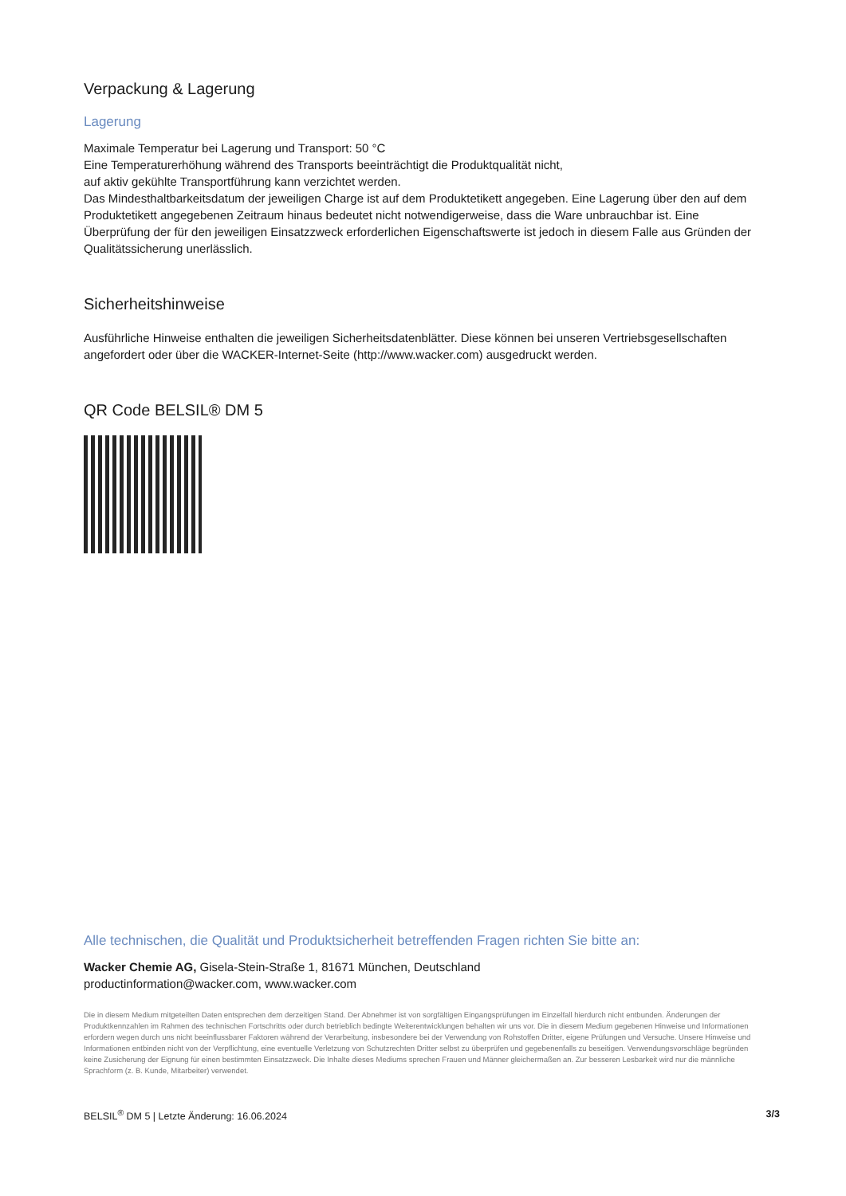Verpackung & Lagerung
Lagerung
Maximale Temperatur bei Lagerung und Transport: 50 °C
Eine Temperaturerhöhung während des Transports beeinträchtigt die Produktqualität nicht,
auf aktiv gekühlte Transportführung kann verzichtet werden.
Das Mindesthaltbarkeitsdatum der jeweiligen Charge ist auf dem Produktetikett angegeben. Eine Lagerung über den auf dem Produktetikett angegebenen Zeitraum hinaus bedeutet nicht notwendigerweise, dass die Ware unbrauchbar ist. Eine Überprüfung der für den jeweiligen Einsatzzweck erforderlichen Eigenschaftswerte ist jedoch in diesem Falle aus Gründen der Qualitätssicherung unerlässlich.
Sicherheitshinweise
Ausführliche Hinweise enthalten die jeweiligen Sicherheitsdatenblätter. Diese können bei unseren Vertriebsgesellschaften angefordert oder über die WACKER-Internet-Seite (http://www.wacker.com) ausgedruckt werden.
QR Code BELSIL® DM 5
Alle technischen, die Qualität und Produktsicherheit betreffenden Fragen richten Sie bitte an:
Wacker Chemie AG, Gisela-Stein-Straße 1, 81671 München, Deutschland
productinformation@wacker.com, www.wacker.com
Die in diesem Medium mitgeteilten Daten entsprechen dem derzeitigen Stand. Der Abnehmer ist von sorgfältigen Eingangsprüfungen im Einzelfall hierdurch nicht entbunden. Änderungen der Produktkennzahlen im Rahmen des technischen Fortschritts oder durch betrieblich bedingte Weiterentwicklungen behalten wir uns vor. Die in diesem Medium gegebenen Hinweise und Informationen erfordern wegen durch uns nicht beeinflussbarer Faktoren während der Verarbeitung, insbesondere bei der Verwendung von Rohstoffen Dritter, eigene Prüfungen und Versuche. Unsere Hinweise und Informationen entbinden nicht von der Verpflichtung, eine eventuelle Verletzung von Schutzrechten Dritter selbst zu überprüfen und gegebenenfalls zu beseitigen. Verwendungsvorschläge begründen keine Zusicherung der Eignung für einen bestimmten Einsatzzweck. Die Inhalte dieses Mediums sprechen Frauen und Männer gleichermaßen an. Zur besseren Lesbarkeit wird nur die männliche Sprachform (z. B. Kunde, Mitarbeiter) verwendet.
BELSIL<sup>®</sup> DM 5 | Letzte Änderung: 16.06.2024 3/3